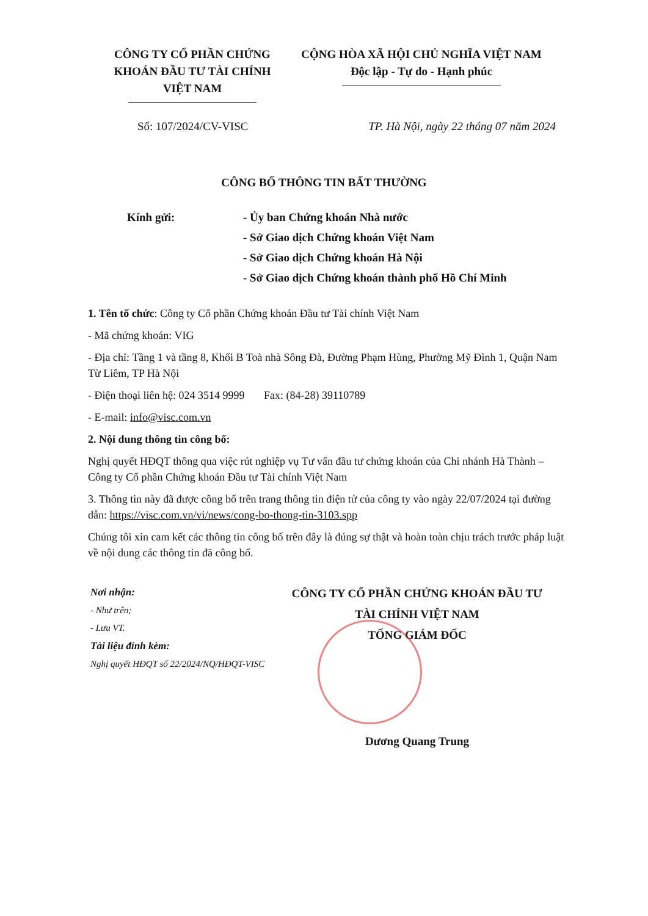CÔNG TY CỔ PHẦN CHỨNG KHOÁN ĐẦU TƯ TÀI CHÍNH VIỆT NAM
CỘNG HÒA XÃ HỘI CHỦ NGHĨA VIỆT NAM
Độc lập - Tự do - Hạnh phúc
Số: 107/2024/CV-VISC TP. Hà Nội, ngày 22 tháng 07 năm 2024
CÔNG BỐ THÔNG TIN BẤT THƯỜNG
Kính gửi: - Ủy ban Chứng khoán Nhà nước
- Sở Giao dịch Chứng khoán Việt Nam
- Sở Giao dịch Chứng khoán Hà Nội
- Sở Giao dịch Chứng khoán thành phố Hồ Chí Minh
1. Tên tổ chức: Công ty Cổ phần Chứng khoán Đầu tư Tài chính Việt Nam
- Mã chứng khoán: VIG
- Địa chỉ: Tầng 1 và tầng 8, Khối B Toà nhà Sông Đà, Đường Phạm Hùng, Phường Mỹ Đình 1, Quận Nam Từ Liêm, TP Hà Nội
- Điện thoại liên hệ: 024 3514 9999 Fax: (84-28) 39110789
- E-mail: info@visc.com.vn
2. Nội dung thông tin công bố:
Nghị quyết HĐQT thông qua việc rút nghiệp vụ Tư vấn đầu tư chứng khoán của Chi nhánh Hà Thành – Công ty Cổ phần Chứng khoán Đầu tư Tài chính Việt Nam
3. Thông tin này đã được công bố trên trang thông tin điện tử của công ty vào ngày 22/07/2024 tại đường dẫn: https://visc.com.vn/vi/news/cong-bo-thong-tin-3103.spp
Chúng tôi xin cam kết các thông tin công bố trên đây là đúng sự thật và hoàn toàn chịu trách trước pháp luật về nội dung các thông tin đã công bố.
Nơi nhận:
- Như trên;
- Lưu VT.
Tài liệu đính kèm:
Nghị quyết HĐQT số 22/2024/NQ/HĐQT-VISC
CÔNG TY CỔ PHẦN CHỨNG KHOÁN ĐẦU TƯ
TÀI CHÍNH VIỆT NAM
TỔNG GIÁM ĐỐC
Dương Quang Trung